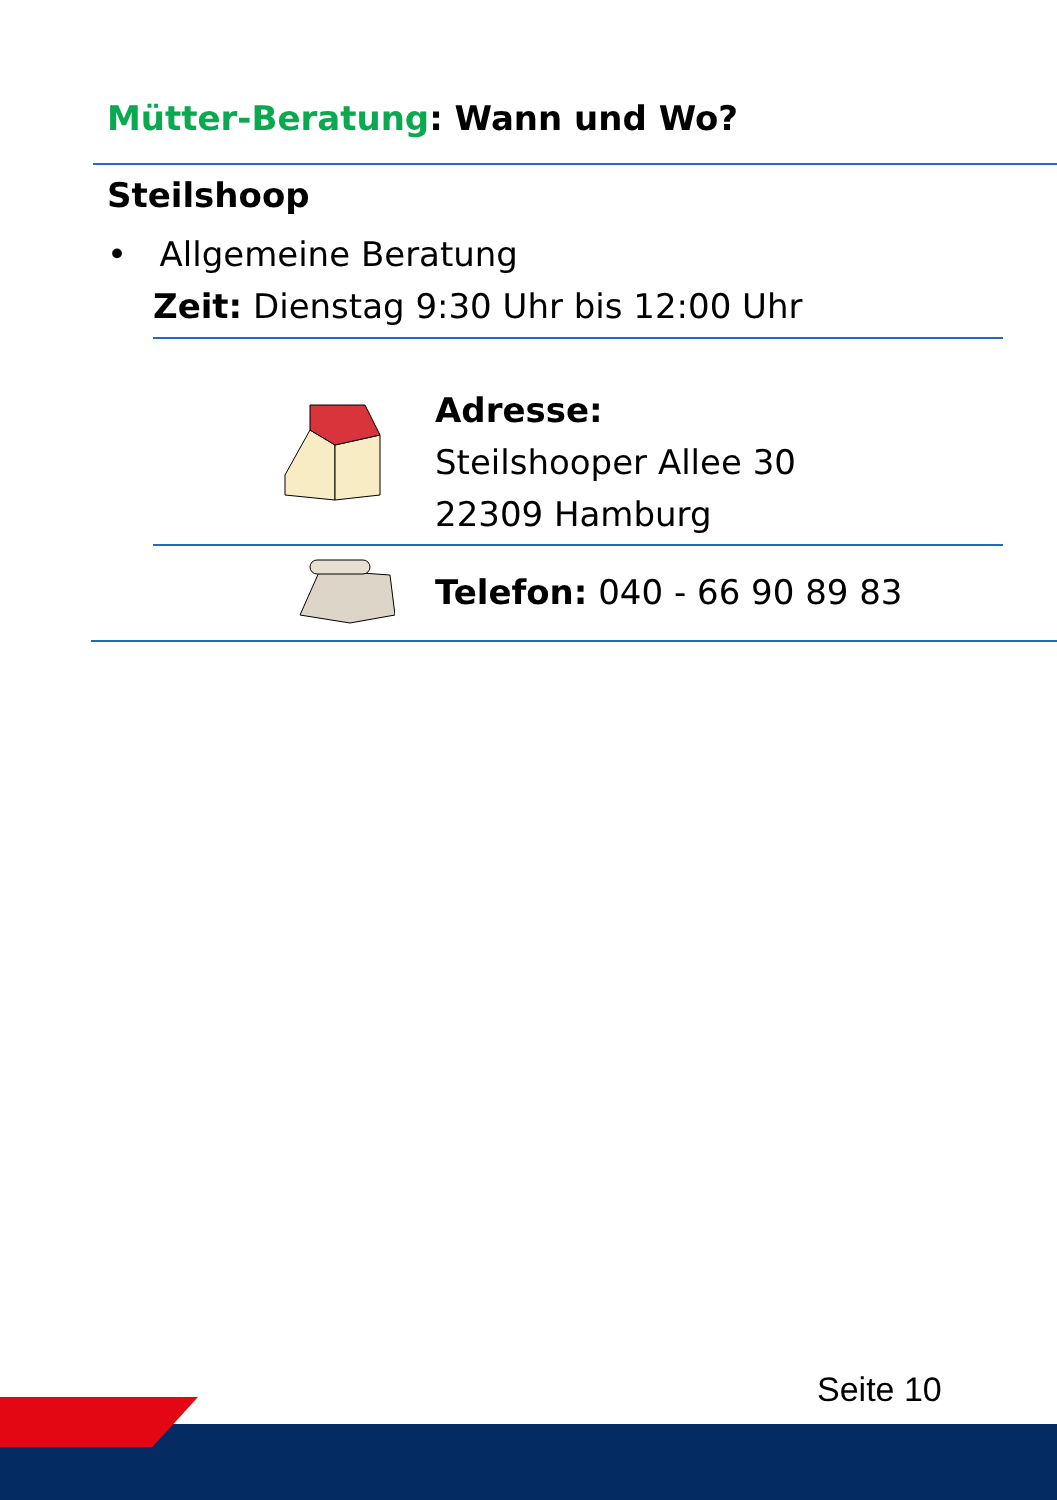Mütter-Beratung: Wann und Wo?
Steilshoop
• Allgemeine Beratung
Zeit: Dienstag 9:30 Uhr bis 12:00 Uhr
Adresse:
Steilshooper Allee 30
22309 Hamburg
Telefon: 040 - 66 90 89 83
Seite 10